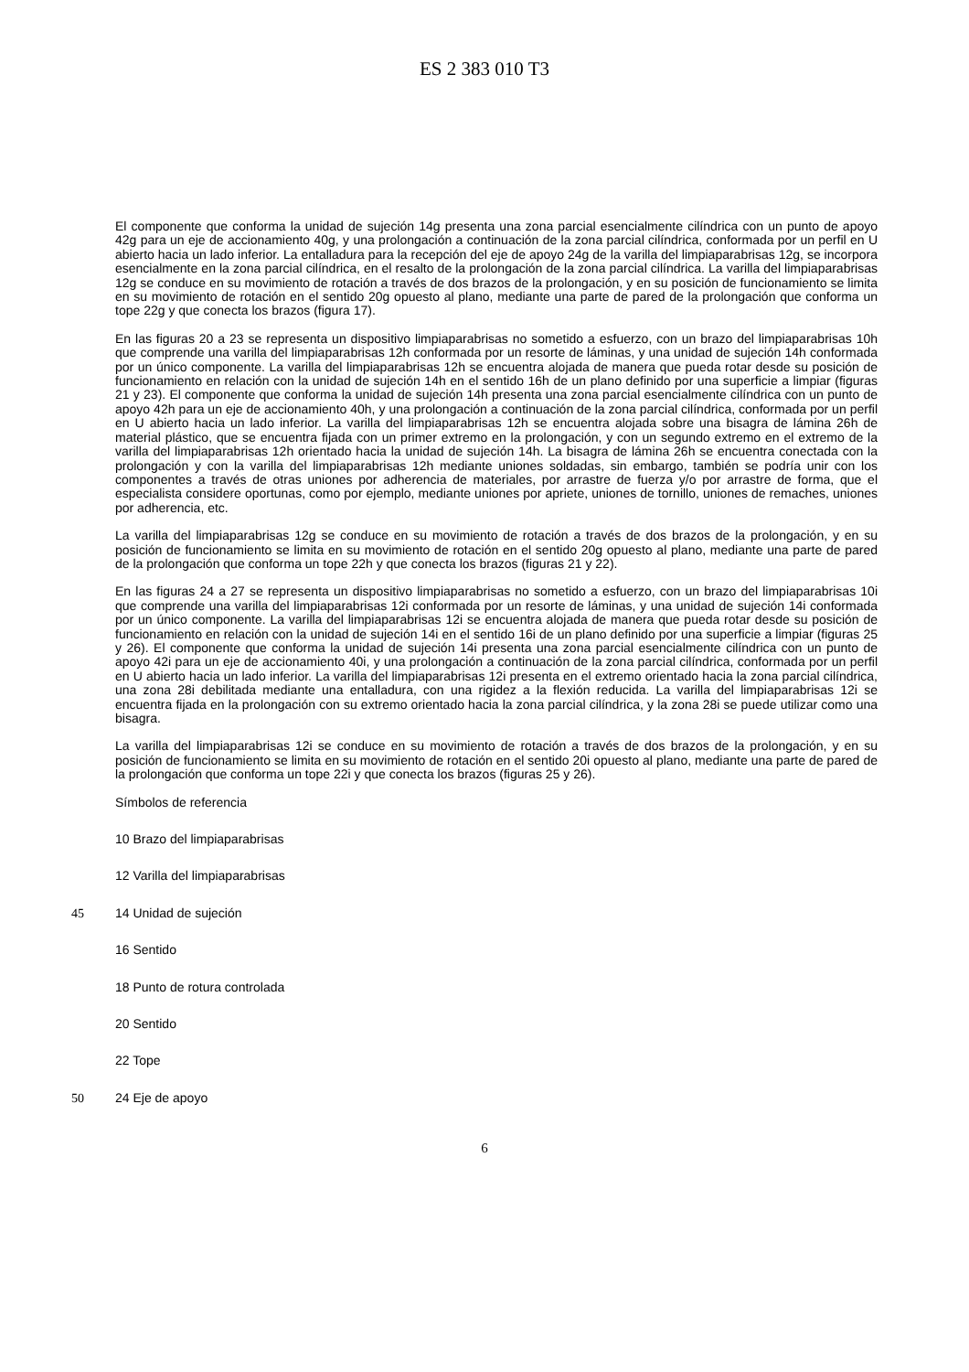ES 2 383 010 T3
El componente que conforma la unidad de sujeción 14g presenta una zona parcial esencialmente cilíndrica con un punto de apoyo 42g para un eje de accionamiento 40g, y una prolongación a continuación de la zona parcial cilíndrica, conformada por un perfil en U abierto hacia un lado inferior. La entalladura para la recepción del eje de apoyo 24g de la varilla del limpiaparabrisas 12g, se incorpora esencialmente en la zona parcial cilíndrica, en el resalto de la prolongación de la zona parcial cilíndrica. 5 La varilla del limpiaparabrisas 12g se conduce en su movimiento de rotación a través de dos brazos de la prolongación, y en su posición de funcionamiento se limita en su movimiento de rotación en el sentido 20g opuesto al plano, mediante una parte de pared de la prolongación que conforma un tope 22g y que conecta los brazos (figura 17).
En las figuras 20 a 23 se representa un dispositivo limpiaparabrisas no sometido a esfuerzo, con un brazo del limpiaparabrisas 10h que comprende una varilla del limpiaparabrisas 12h conformada por un resorte de láminas, y una unidad de sujeción 14h conformada por un único componente. La varilla del limpiaparabrisas 12h se encuentra alojada de manera que pueda rotar desde su posición de funcionamiento en relación con la unidad de sujeción 14h en el sentido 16h de un plano definido por una superficie a limpiar (figuras 21 y 23). El componente que conforma la unidad de sujeción 14h presenta una zona parcial esencialmente cilíndrica con un punto de apoyo 42h para un eje de accionamiento 40h, y una prolongación a continuación de la zona parcial cilíndrica, conformada por un perfil en U abierto hacia un lado inferior. La varilla del limpiaparabrisas 12h se encuentra alojada sobre una bisagra de lámina 26h de material plástico, que se encuentra fijada con un primer extremo en la prolongación, y con un segundo extremo en el extremo de la varilla del limpiaparabrisas 12h orientado hacia la unidad de sujeción 14h. La bisagra de lámina 26h se encuentra conectada con la prolongación y con la varilla del limpiaparabrisas 12h mediante uniones soldadas, sin embargo, también se podría unir con los componentes a través de otras uniones por adherencia de materiales, por arrastre de fuerza y/o por arrastre de forma, que el especialista considere oportunas, como por ejemplo, mediante uniones por apriete, uniones de tornillo, uniones de remaches, uniones por adherencia, etc.
La varilla del limpiaparabrisas 12g se conduce en su movimiento de rotación a través de dos brazos de la prolongación, y en su posición de funcionamiento se limita en su movimiento de rotación en el sentido 20g opuesto al plano, mediante una parte de pared de la prolongación que conforma un tope 22h y que conecta los brazos (figuras 21 y 22).
En las figuras 24 a 27 se representa un dispositivo limpiaparabrisas no sometido a esfuerzo, con un brazo del limpiaparabrisas 10i que comprende una varilla del limpiaparabrisas 12i conformada por un resorte de láminas, y una unidad de sujeción 14i conformada por un único componente. La varilla del limpiaparabrisas 12i se encuentra alojada de manera que pueda rotar desde su posición de funcionamiento en relación con la unidad de sujeción 14i en el sentido 16i de un plano definido por una superficie a limpiar (figuras 25 y 26). El componente que conforma la unidad de sujeción 14i presenta una zona parcial esencialmente cilíndrica con un punto de apoyo 42i para un eje de accionamiento 40i, y una prolongación a continuación de la zona parcial cilíndrica, conformada por un perfil en U abierto hacia un lado inferior. La varilla del limpiaparabrisas 12i presenta en el extremo orientado hacia la zona parcial cilíndrica, una zona 28i debilitada mediante una entalladura, con una rigidez a la flexión reducida. La varilla del limpiaparabrisas 12i se encuentra fijada en la prolongación con su extremo orientado hacia la zona parcial cilíndrica, y la zona 28i se puede utilizar como una bisagra.
La varilla del limpiaparabrisas 12i se conduce en su movimiento de rotación a través de dos brazos de la prolongación, y en su posición de funcionamiento se limita en su movimiento de rotación en el sentido 20i opuesto al plano, mediante una parte de pared de la prolongación que conforma un tope 22i y que conecta los brazos (figuras 25 y 26).
Símbolos de referencia
10 Brazo del limpiaparabrisas
12 Varilla del limpiaparabrisas
45 14 Unidad de sujeción
16 Sentido
18 Punto de rotura controlada
20 Sentido
22 Tope
50 24 Eje de apoyo
6